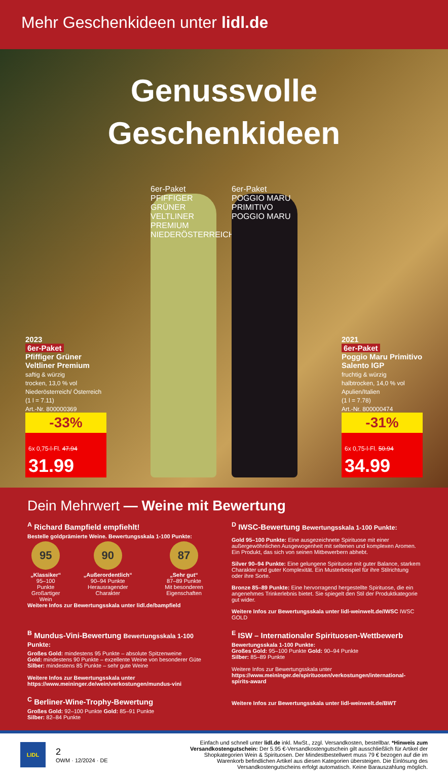Mehr Geschenkideen unter lidl.de
Genussvolle
Geschenkideen
2023
6er-Paket
Pfiffiger Grüner Veltliner Premium
saftig & würzig
trocken, 13,0 % vol
Niederösterreich/ Österreich
(1 l = 7.11)
Art.-Nr. 800000369
-33%
6x 0,75-l-Fl. 47.94
31.99
6er-Paket
PFIFFIGER GRÜNER VELTLINER PREMIUM NIEDERÖSTERREICH
6er-Paket
POGGIO MARU PRIMITIVO POGGIO MARU
2021
6er-Paket
Poggio Maru Primitivo Salento IGP
fruchtig & würzig
halbtrocken, 14,0 % vol
Apulien/Italien
(1 l = 7.78)
Art.-Nr. 800000474
-31%
6x 0,75-l-Fl. 50.94
34.99
Dein Mehrwert — Weine mit Bewertung
<sup>A</sup> Richard Bampfield empfiehlt!
Bestelle goldprämierte Weine. Bewertungsskala 1-100 Punkte:
95
„Klassiker“
95–100 Punkte
Großartiger Wein
90
„Außerordentlich“
90–94 Punkte
Herausragender Charakter
87
„Sehr gut“
87–89 Punkte
Mit besonderen Eigenschaften
Weitere Infos zur Bewertungsskala unter lidl.de/bampfield
<sup>D</sup> IWSC-Bewertung Bewertungsskala 1-100 Punkte:
Gold 95–100 Punkte: Eine ausgezeichnete Spirituose mit einer außergewöhnlichen Ausgewogenheit mit seltenen und komplexen Aromen. Ein Produkt, das sich von seinen Mitbewerbern abhebt.
Silver 90–94 Punkte: Eine gelungene Spirituose mit guter Balance, starkem Charakter und guter Komplexität. Ein Musterbeispiel für ihre Stilrichtung oder ihre Sorte.
Bronze 85–89 Punkte: Eine hervorragend hergestellte Spirituose, die ein angenehmes Trinkerlebnis bietet. Sie spiegelt den Stil der Produktkategorie gut wider.
Weitere Infos zur Bewertungsskala unter lidl-weinwelt.de/IWSC IWSC GOLD
<sup>B</sup> Mundus-Vini-Bewertung Bewertungsskala 1-100 Punkte:
Großes Gold: mindestens 95 Punkte – absolute Spitzenweine
Gold: mindestens 90 Punkte – exzellente Weine von besonderer Güte
Silber: mindestens 85 Punkte – sehr gute Weine
Weitere Infos zur Bewertungsskala unter https://www.meininger.de/wein/verkostungen/mundus-vini
<sup>E</sup> ISW – Internationaler Spirituosen-Wettbewerb
Bewertungsskala 1-100 Punkte:
Großes Gold: 95–100 Punkte Gold: 90–94 Punkte
Silber: 85–89 Punkte
Weitere Infos zur Bewertungsskala unter https://www.meininger.de/spirituosen/verkostungen/international-spirits-award
<sup>C</sup> Berliner-Wine-Trophy-Bewertung
Großes Gold: 92–100 Punkte Gold: 85–91 Punkte
Silber: 82–84 Punkte
Weitere Infos zur Bewertungsskala unter lidl-weinwelt.de/BWT
LIDL
2
OWM · 12/2024 · DE
Einfach und schnell unter lidl.de inkl. MwSt., zzgl. Versandkosten, bestellbar. *Hinweis zum Versandkostengutschein: Der 5.95 €-Versandkostengutschein gilt ausschließlich für Artikel der Shopkategorien Wein & Spirituosen. Der Mindestbestellwert muss 79 € bezogen auf die im Warenkorb befindlichen Artikel aus diesen Kategorien übersteigen. Die Einlösung des Versandkostengutscheins erfolgt automatisch. Keine Barauszahlung möglich.